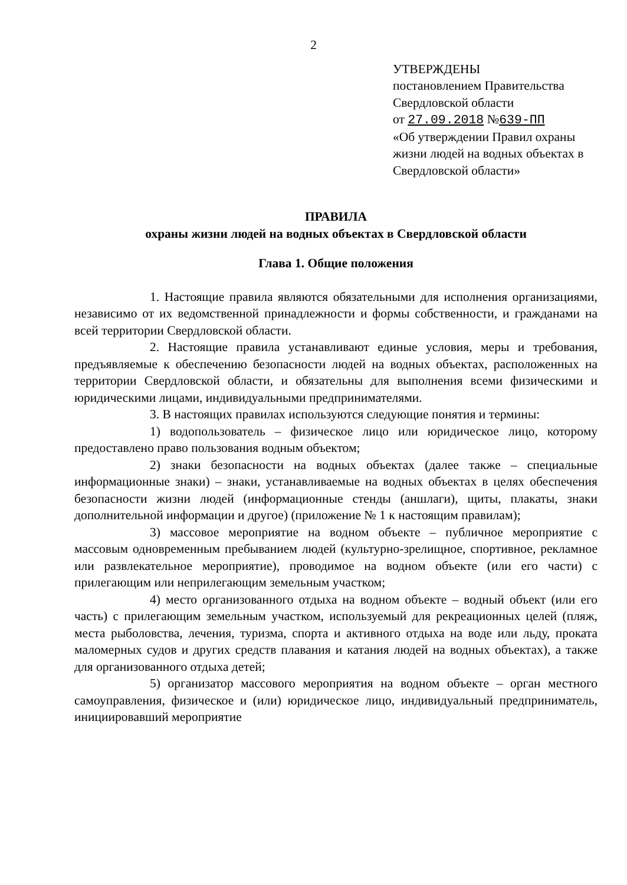2
УТВЕРЖДЕНЫ
постановлением Правительства
Свердловской области
от 27.09.2018 №639-ПП
«Об утверждении Правил охраны жизни людей на водных объектах в Свердловской области»
ПРАВИЛА
охраны жизни людей на водных объектах в Свердловской области
Глава 1. Общие положения
1. Настоящие правила являются обязательными для исполнения организациями, независимо от их ведомственной принадлежности и формы собственности, и гражданами на всей территории Свердловской области.
2. Настоящие правила устанавливают единые условия, меры и требования, предъявляемые к обеспечению безопасности людей на водных объектах, расположенных на территории Свердловской области, и обязательны для выполнения всеми физическими и юридическими лицами, индивидуальными предпринимателями.
3. В настоящих правилах используются следующие понятия и термины:
1) водопользователь – физическое лицо или юридическое лицо, которому предоставлено право пользования водным объектом;
2) знаки безопасности на водных объектах (далее также – специальные информационные знаки) – знаки, устанавливаемые на водных объектах в целях обеспечения безопасности жизни людей (информационные стенды (аншлаги), щиты, плакаты, знаки дополнительной информации и другое) (приложение № 1 к настоящим правилам);
3) массовое мероприятие на водном объекте – публичное мероприятие с массовым одновременным пребыванием людей (культурно-зрелищное, спортивное, рекламное или развлекательное мероприятие), проводимое на водном объекте (или его части) с прилегающим или неприлегающим земельным участком;
4) место организованного отдыха на водном объекте – водный объект (или его часть) с прилегающим земельным участком, используемый для рекреационных целей (пляж, места рыболовства, лечения, туризма, спорта и активного отдыха на воде или льду, проката маломерных судов и других средств плавания и катания людей на водных объектах), а также для организованного отдыха детей;
5) организатор массового мероприятия на водном объекте – орган местного самоуправления, физическое и (или) юридическое лицо, индивидуальный предприниматель, инициировавший мероприятие